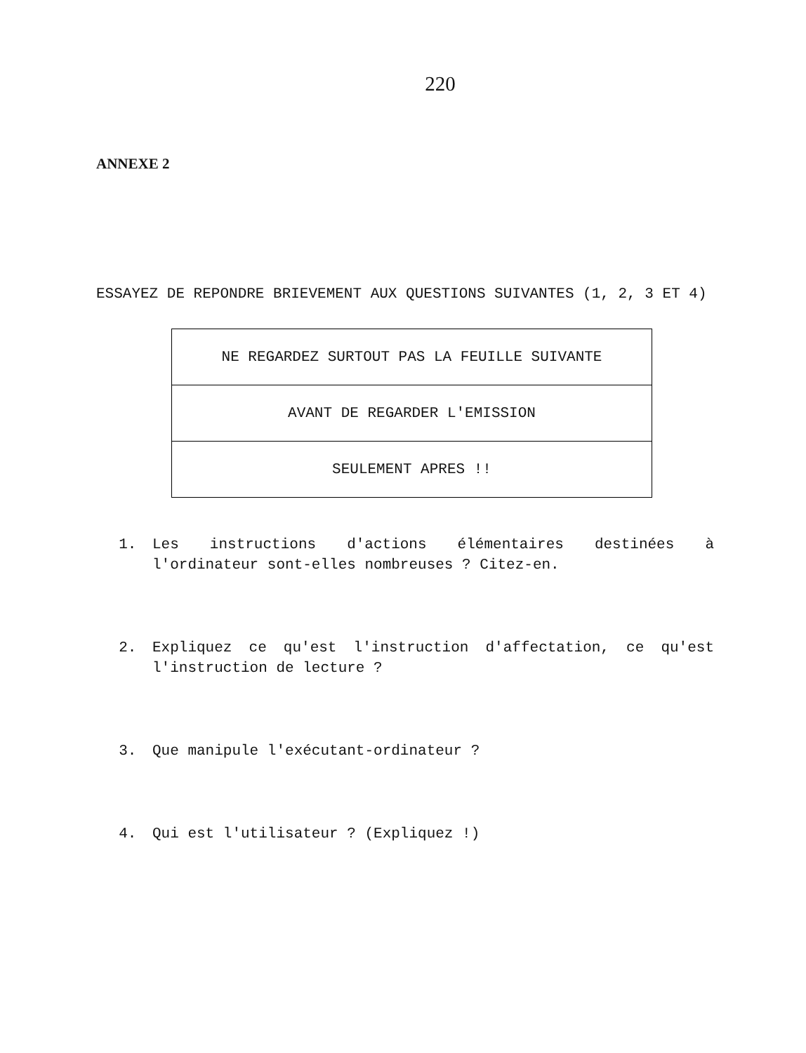220
ANNEXE 2
ESSAYEZ DE REPONDRE BRIEVEMENT AUX QUESTIONS SUIVANTES (1, 2, 3 ET 4)
| NE REGARDEZ SURTOUT PAS LA FEUILLE SUIVANTE |
| AVANT DE REGARDER L'EMISSION |
| SEULEMENT APRES !! |
1. Les instructions d'actions élémentaires destinées à l'ordinateur sont-elles nombreuses ? Citez-en.
2. Expliquez ce qu'est l'instruction d'affectation, ce qu'est l'instruction de lecture ?
3. Que manipule l'exécutant-ordinateur ?
4. Qui est l'utilisateur ? (Expliquez !)